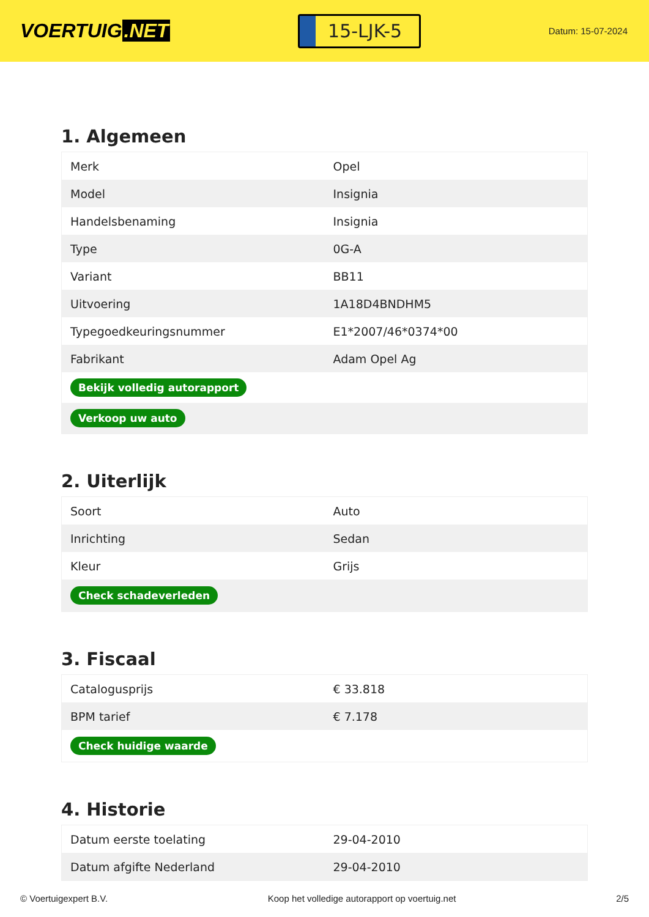VOERTUIG.NET
15-LJK-5
Datum: 15-07-2024
1. Algemeen
| Merk | Opel |
| Model | Insignia |
| Handelsbenaming | Insignia |
| Type | 0G-A |
| Variant | BB11 |
| Uitvoering | 1A18D4BNDHM5 |
| Typegoedkeuringsnummer | E1*2007/46*0374*00 |
| Fabrikant | Adam Opel Ag |
| Bekijk volledig autorapport | |
| Verkoop uw auto | |
2. Uiterlijk
| Soort | Auto |
| Inrichting | Sedan |
| Kleur | Grijs |
| Check schadeverleden | |
3. Fiscaal
| Catalogusprijs | € 33.818 |
| BPM tarief | € 7.178 |
| Check huidige waarde | |
4. Historie
| Datum eerste toelating | 29-04-2010 |
| Datum afgifte Nederland | 29-04-2010 |
© Voertuigexpert B.V. Koop het volledige autorapport op voertuig.net 2/5